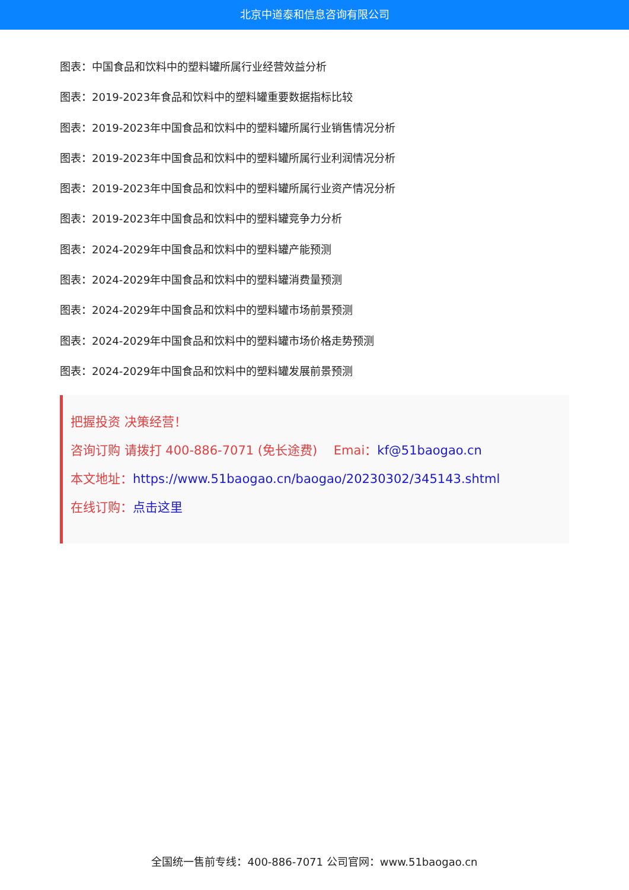北京中道泰和信息咨询有限公司
图表：中国食品和饮料中的塑料罐所属行业经营效益分析
图表：2019-2023年食品和饮料中的塑料罐重要数据指标比较
图表：2019-2023年中国食品和饮料中的塑料罐所属行业销售情况分析
图表：2019-2023年中国食品和饮料中的塑料罐所属行业利润情况分析
图表：2019-2023年中国食品和饮料中的塑料罐所属行业资产情况分析
图表：2019-2023年中国食品和饮料中的塑料罐竞争力分析
图表：2024-2029年中国食品和饮料中的塑料罐产能预测
图表：2024-2029年中国食品和饮料中的塑料罐消费量预测
图表：2024-2029年中国食品和饮料中的塑料罐市场前景预测
图表：2024-2029年中国食品和饮料中的塑料罐市场价格走势预测
图表：2024-2029年中国食品和饮料中的塑料罐发展前景预测
把握投资 决策经营！
咨询订购 请拨打 400-886-7071 (免长途费)　 Emai：kf@51baogao.cn
本文地址：https://www.51baogao.cn/baogao/20230302/345143.shtml
在线订购：点击这里
全国统一售前专线：400-886-7071 公司官网：www.51baogao.cn